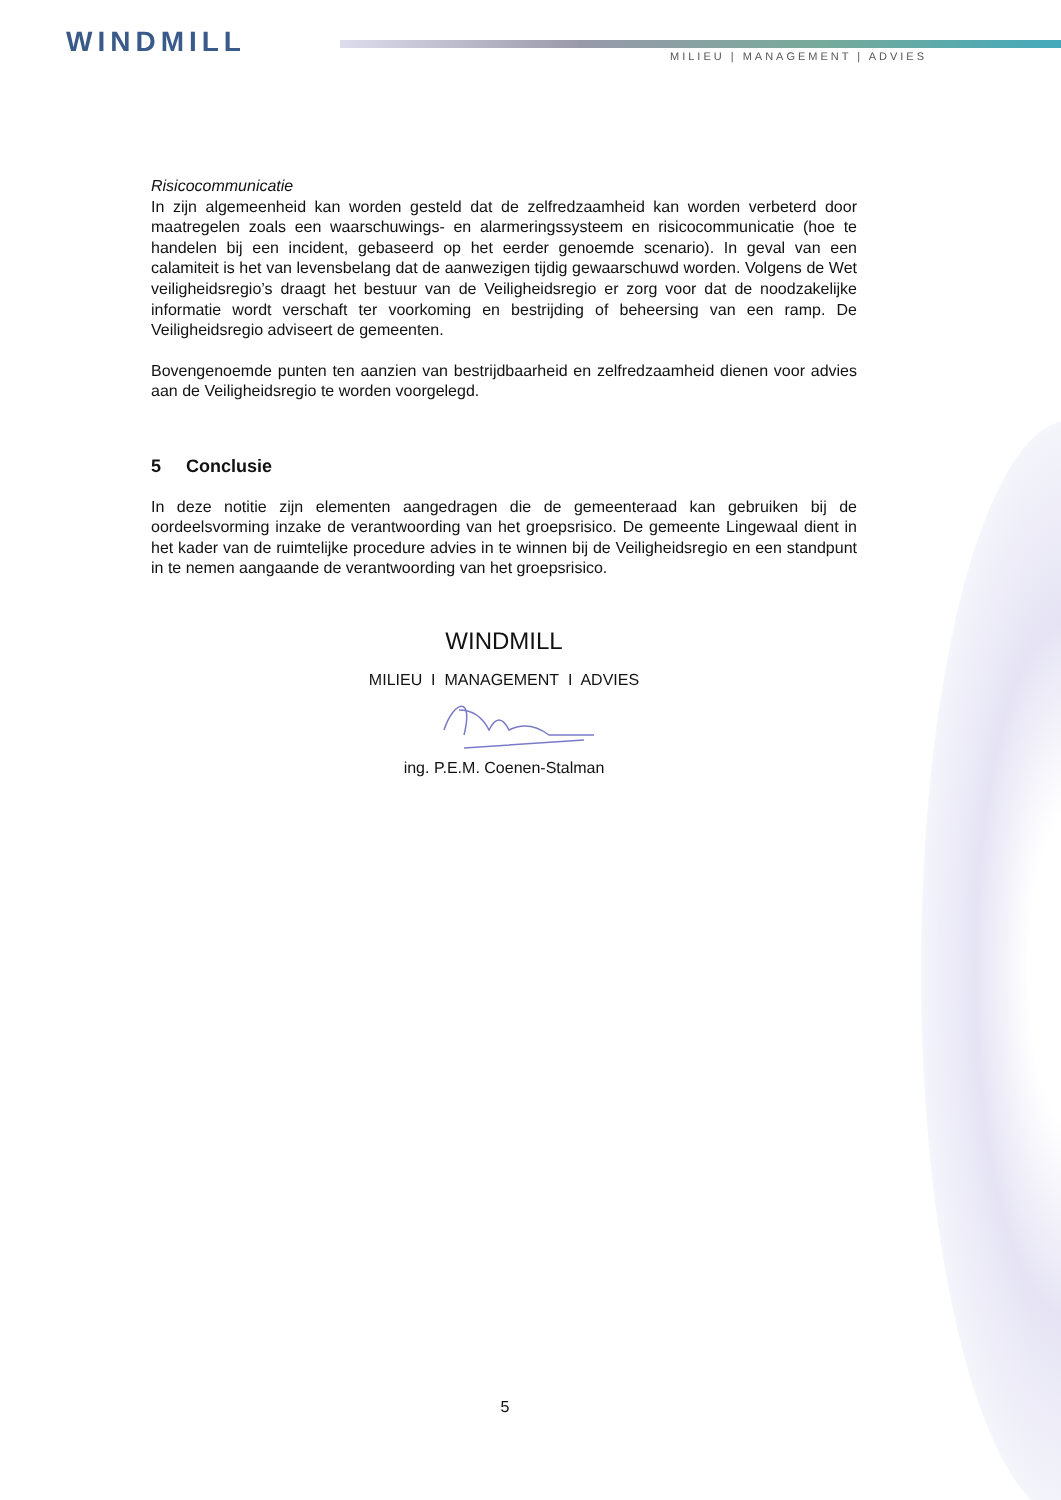WINDMILL MILIEU | MANAGEMENT | ADVIES
Risicocommunicatie
In zijn algemeenheid kan worden gesteld dat de zelfredzaamheid kan worden verbeterd door maatregelen zoals een waarschuwings- en alarmeringssysteem en risicocommunicatie (hoe te handelen bij een incident, gebaseerd op het eerder genoemde scenario). In geval van een calamiteit is het van levensbelang dat de aanwezigen tijdig gewaarschuwd worden. Volgens de Wet veiligheidsregio’s draagt het bestuur van de Veiligheidsregio er zorg voor dat de noodzakelijke informatie wordt verschaft ter voorkoming en bestrijding of beheersing van een ramp. De Veiligheidsregio adviseert de gemeenten.
Bovengenoemde punten ten aanzien van bestrijdbaarheid en zelfredzaamheid dienen voor advies aan de Veiligheidsregio te worden voorgelegd.
5 Conclusie
In deze notitie zijn elementen aangedragen die de gemeenteraad kan gebruiken bij de oordeelsvorming inzake de verantwoording van het groepsrisico. De gemeente Lingewaal dient in het kader van de ruimtelijke procedure advies in te winnen bij de Veiligheidsregio en een standpunt in te nemen aangaande de verantwoording van het groepsrisico.
WINDMILL
MILIEU I MANAGEMENT I ADVIES
ing. P.E.M. Coenen-Stalman
5